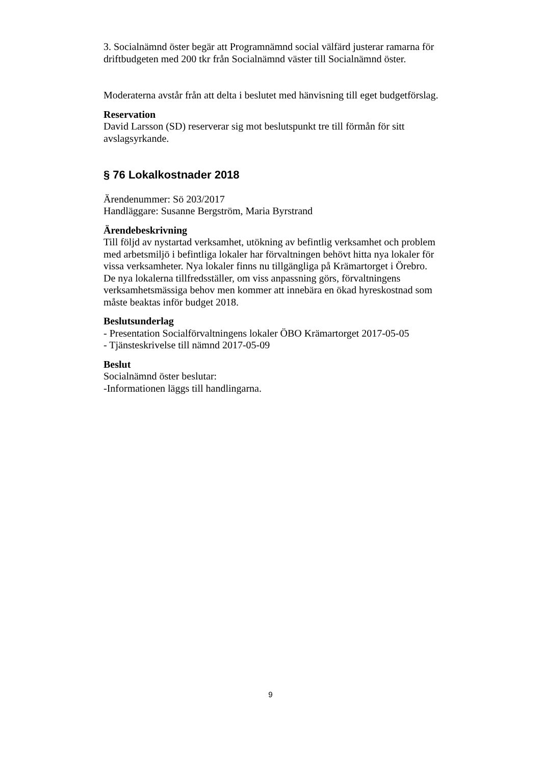3. Socialnämnd öster begär att Programnämnd social välfärd justerar ramarna för driftbudgeten med 200 tkr från Socialnämnd väster till Socialnämnd öster.
Moderaterna avstår från att delta i beslutet med hänvisning till eget budgetförslag.
Reservation
David Larsson (SD) reserverar sig mot beslutspunkt tre till förmån för sitt avslagsyrkande.
§ 76 Lokalkostnader 2018
Ärendenummer: Sö 203/2017
Handläggare: Susanne Bergström, Maria Byrstrand
Ärendebeskrivning
Till följd av nystartad verksamhet, utökning av befintlig verksamhet och problem med arbetsmiljö i befintliga lokaler har förvaltningen behövt hitta nya lokaler för vissa verksamheter. Nya lokaler finns nu tillgängliga på Krämartorget i Örebro. De nya lokalerna tillfredsställer, om viss anpassning görs, förvaltningens verksamhetsmässiga behov men kommer att innebära en ökad hyreskostnad som måste beaktas inför budget 2018.
Beslutsunderlag
- Presentation Socialförvaltningens lokaler ÖBO Krämartorget 2017-05-05
- Tjänsteskrivelse till nämnd 2017-05-09
Beslut
Socialnämnd öster beslutar:
-Informationen läggs till handlingarna.
9